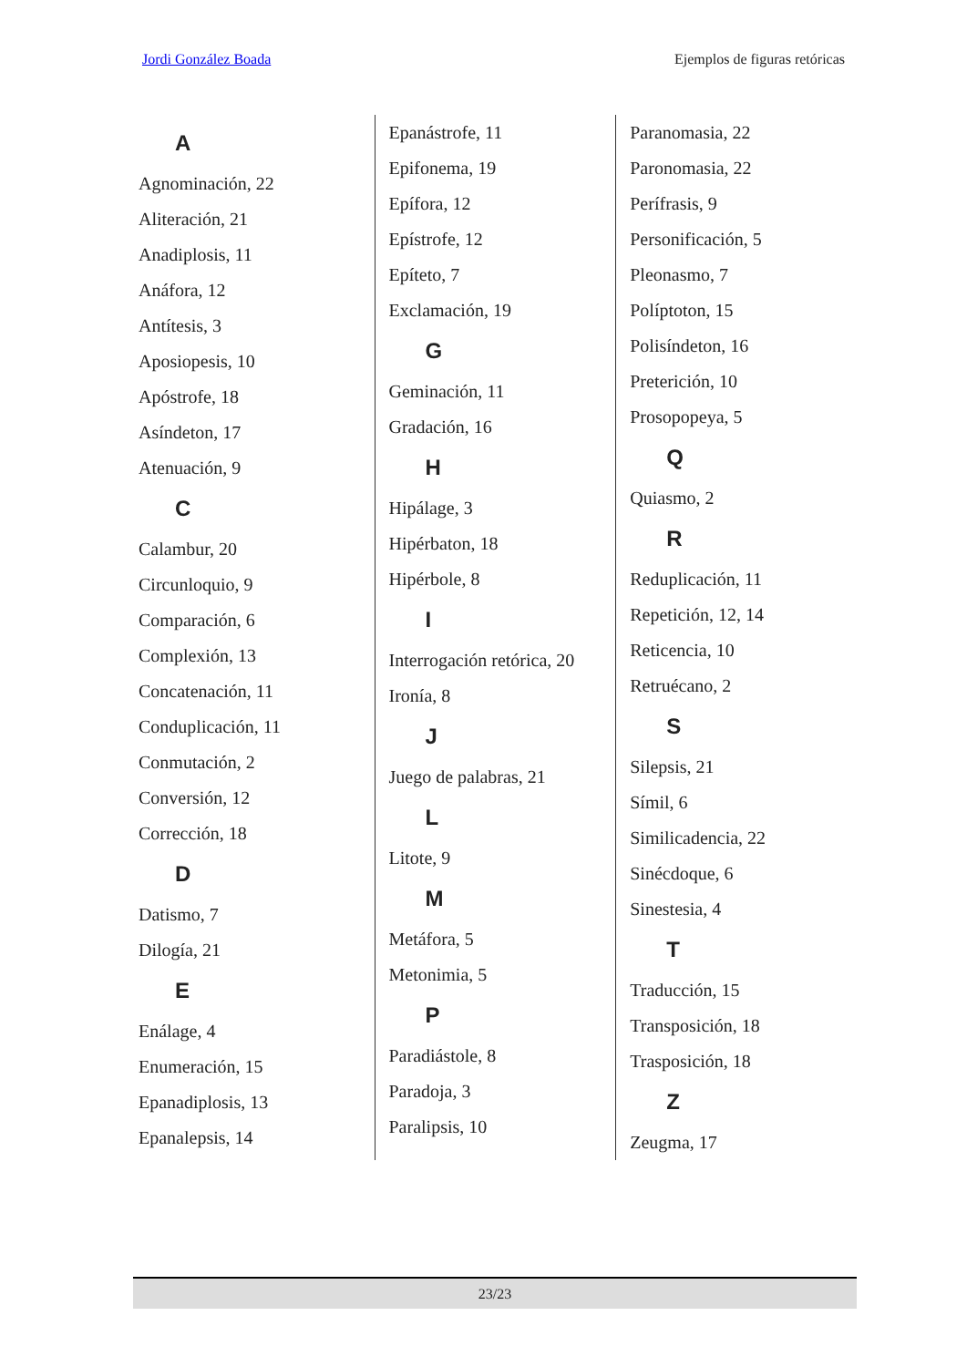Jordi González Boada Ejemplos de figuras retóricas
A
Agnominación, 22
Aliteración, 21
Anadiplosis, 11
Anáfora, 12
Antítesis, 3
Aposiopesis, 10
Apóstrofe, 18
Asíndeton, 17
Atenuación, 9
C
Calambur, 20
Circunloquio, 9
Comparación, 6
Complexión, 13
Concatenación, 11
Conduplicación, 11
Conmutación, 2
Conversión, 12
Corrección, 18
D
Datismo, 7
Dilogía, 21
E
Enálage, 4
Enumeración, 15
Epanadiplosis, 13
Epanalepsis, 14
Epanástrofe, 11
Epifonema, 19
Epífora, 12
Epístrofe, 12
Epíteto, 7
Exclamación, 19
G
Geminación, 11
Gradación, 16
H
Hipálage, 3
Hipérbaton, 18
Hipérbole, 8
I
Interrogación retórica, 20
Ironía, 8
J
Juego de palabras, 21
L
Litote, 9
M
Metáfora, 5
Metonimia, 5
P
Paradiástole, 8
Paradoja, 3
Paralipsis, 10
Paranomasia, 22
Paronomasia, 22
Perífrasis, 9
Personificación, 5
Pleonasmo, 7
Políptoton, 15
Polisíndeton, 16
Preterición, 10
Prosopopeya, 5
Q
Quiasmo, 2
R
Reduplicación, 11
Repetición, 12, 14
Reticencia, 10
Retruécano, 2
S
Silepsis, 21
Símil, 6
Similicadencia, 22
Sinécdoque, 6
Sinestesia, 4
T
Traducción, 15
Transposición, 18
Trasposición, 18
Z
Zeugma, 17
23/23